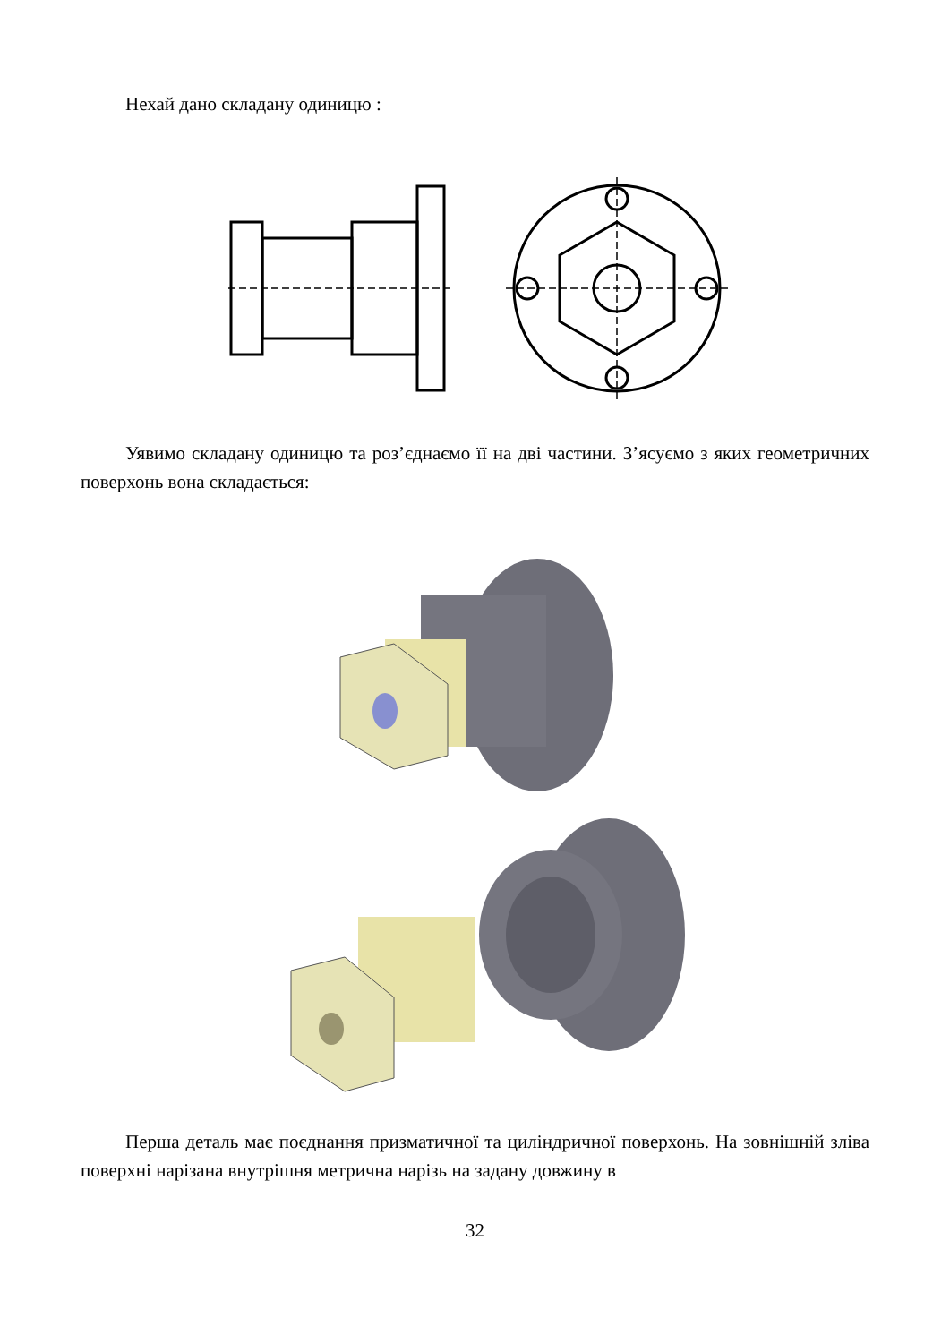Нехай дано складану одиницю :
Уявимо складану одиницю та роз’єднаємо її на дві частини. З’ясуємо з яких геометричних поверхонь вона складається:
Перша деталь має поєднання призматичної та циліндричної поверхонь. На зовнішній зліва поверхні нарізана внутрішня метрична нарізь на задану довжину в
32